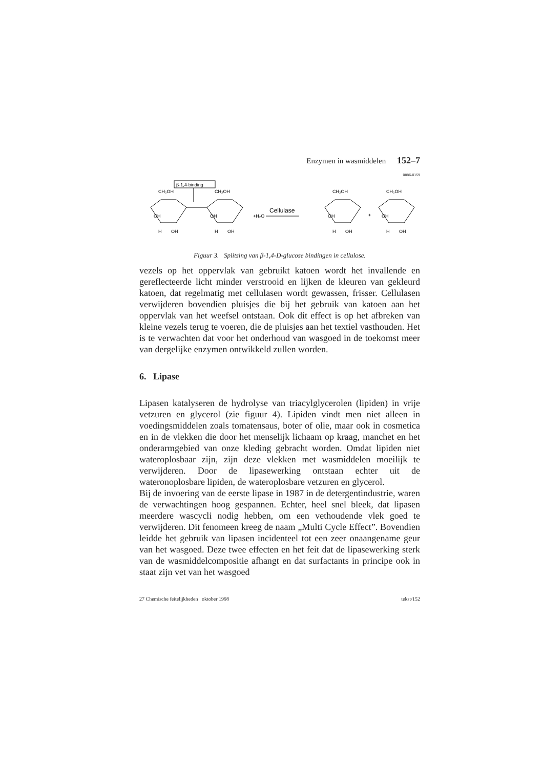Enzymen in wasmiddelen 152–7
0886-0159
β-1,4-binding
CH₂OH
CH₂OH
CH₂OH
CH₂OH
OH
OH
OH
OH
OH
OH
OH
OH
H
H
H
H
+H₂O
Cellulase
+
Figuur 3. Splitsing van β-1,4-D-glucose bindingen in cellulose.
vezels op het oppervlak van gebruikt katoen wordt het invallende en gereflecteerde licht minder verstrooid en lijken de kleuren van gekleurd katoen, dat regelmatig met cellulasen wordt gewassen, frisser. Cellulasen verwijderen bovendien pluisjes die bij het gebruik van katoen aan het oppervlak van het weefsel ontstaan. Ook dit effect is op het afbreken van kleine vezels terug te voeren, die de pluisjes aan het textiel vasthouden. Het is te verwachten dat voor het onderhoud van wasgoed in de toekomst meer van dergelijke enzymen ontwikkeld zullen worden.
6. Lipase
Lipasen katalyseren de hydrolyse van triacylglycerolen (lipiden) in vrije vetzuren en glycerol (zie figuur 4). Lipiden vindt men niet alleen in voedingsmiddelen zoals tomatensaus, boter of olie, maar ook in cosmetica en in de vlekken die door het menselijk lichaam op kraag, manchet en het onderarmgebied van onze kleding gebracht worden. Omdat lipiden niet wateroplosbaar zijn, zijn deze vlekken met wasmiddelen moeilijk te verwijderen. Door de lipasewerking ontstaan echter uit de wateronoplosbare lipiden, de wateroplosbare vetzuren en glycerol.
Bij de invoering van de eerste lipase in 1987 in de detergentindustrie, waren de verwachtingen hoog gespannen. Echter, heel snel bleek, dat lipasen meerdere wascycli nodig hebben, om een vethoudende vlek goed te verwijderen. Dit fenomeen kreeg de naam „Multi Cycle Effect”. Bovendien leidde het gebruik van lipasen incidenteel tot een zeer onaangename geur van het wasgoed. Deze twee effecten en het feit dat de lipasewerking sterk van de wasmiddelcompositie afhangt en dat surfactants in principe ook in staat zijn vet van het wasgoed
27 Chemische feitelijkheden oktober 1998 tekst/152